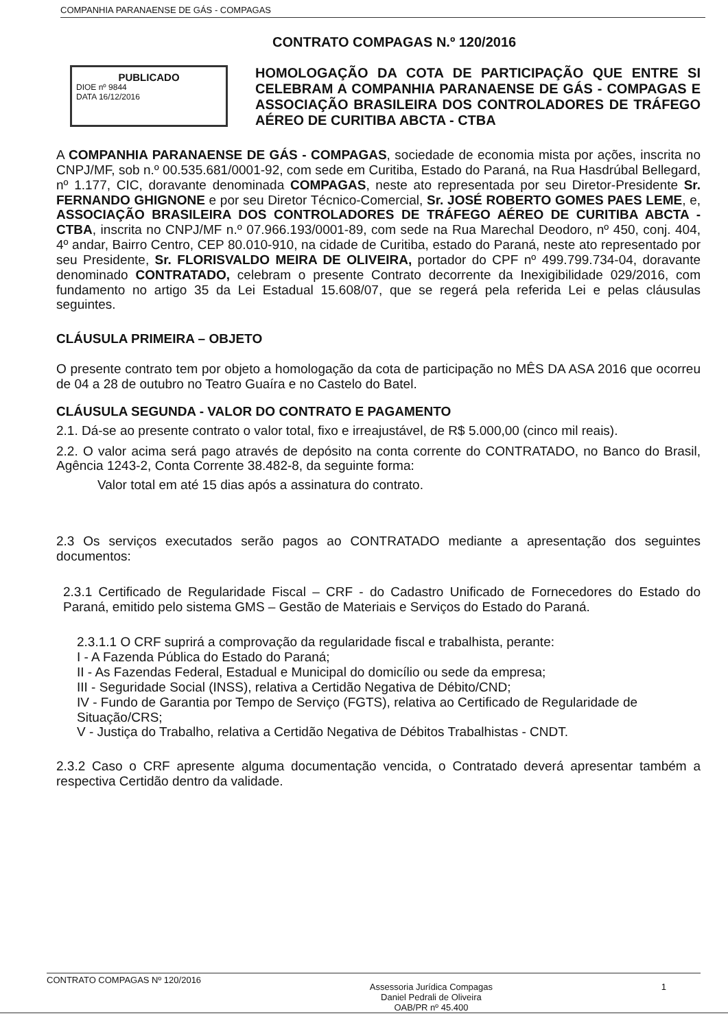COMPANHIA PARANAENSE DE GÁS - COMPAGAS
CONTRATO COMPAGAS N.º 120/2016
PUBLICADO
DIOE nº 9844
DATA 16/12/2016
HOMOLOGAÇÃO DA COTA DE PARTICIPAÇÃO QUE ENTRE SI CELEBRAM A COMPANHIA PARANAENSE DE GÁS - COMPAGAS E ASSOCIAÇÃO BRASILEIRA DOS CONTROLADORES DE TRÁFEGO AÉREO DE CURITIBA ABCTA - CTBA
A COMPANHIA PARANAENSE DE GÁS - COMPAGAS, sociedade de economia mista por ações, inscrita no CNPJ/MF, sob n.º 00.535.681/0001-92, com sede em Curitiba, Estado do Paraná, na Rua Hasdrúbal Bellegard, nº 1.177, CIC, doravante denominada COMPAGAS, neste ato representada por seu Diretor-Presidente Sr. FERNANDO GHIGNONE e por seu Diretor Técnico-Comercial, Sr. JOSÉ ROBERTO GOMES PAES LEME, e, ASSOCIAÇÃO BRASILEIRA DOS CONTROLADORES DE TRÁFEGO AÉREO DE CURITIBA ABCTA - CTBA, inscrita no CNPJ/MF n.º 07.966.193/0001-89, com sede na Rua Marechal Deodoro, nº 450, conj. 404, 4º andar, Bairro Centro, CEP 80.010-910, na cidade de Curitiba, estado do Paraná, neste ato representado por seu Presidente, Sr. FLORISVALDO MEIRA DE OLIVEIRA, portador do CPF nº 499.799.734-04, doravante denominado CONTRATADO, celebram o presente Contrato decorrente da Inexigibilidade 029/2016, com fundamento no artigo 35 da Lei Estadual 15.608/07, que se regerá pela referida Lei e pelas cláusulas seguintes.
CLÁUSULA PRIMEIRA – OBJETO
O presente contrato tem por objeto a homologação da cota de participação no MÊS DA ASA 2016 que ocorreu de 04 a 28 de outubro no Teatro Guaíra e no Castelo do Batel.
CLÁUSULA SEGUNDA - VALOR DO CONTRATO E PAGAMENTO
2.1. Dá-se ao presente contrato o valor total, fixo e irreajustável, de R$ 5.000,00 (cinco mil reais).
2.2. O valor acima será pago através de depósito na conta corrente do CONTRATADO, no Banco do Brasil, Agência 1243-2, Conta Corrente 38.482-8, da seguinte forma:
Valor total em até 15 dias após a assinatura do contrato.
2.3 Os serviços executados serão pagos ao CONTRATADO mediante a apresentação dos seguintes documentos:
2.3.1 Certificado de Regularidade Fiscal – CRF - do Cadastro Unificado de Fornecedores do Estado do Paraná, emitido pelo sistema GMS – Gestão de Materiais e Serviços do Estado do Paraná.
2.3.1.1 O CRF suprirá a comprovação da regularidade fiscal e trabalhista, perante:
I - A Fazenda Pública do Estado do Paraná;
II - As Fazendas Federal, Estadual e Municipal do domicílio ou sede da empresa;
III - Seguridade Social (INSS), relativa a Certidão Negativa de Débito/CND;
IV - Fundo de Garantia por Tempo de Serviço (FGTS), relativa ao Certificado de Regularidade de Situação/CRS;
V - Justiça do Trabalho, relativa a Certidão Negativa de Débitos Trabalhistas - CNDT.
2.3.2 Caso o CRF apresente alguma documentação vencida, o Contratado deverá apresentar também a respectiva Certidão dentro da validade.
CONTRATO COMPAGAS Nº 120/2016 Assessoria Jurídica Compagas
Daniel Pedrali de Oliveira
OAB/PR nº 45.400 1